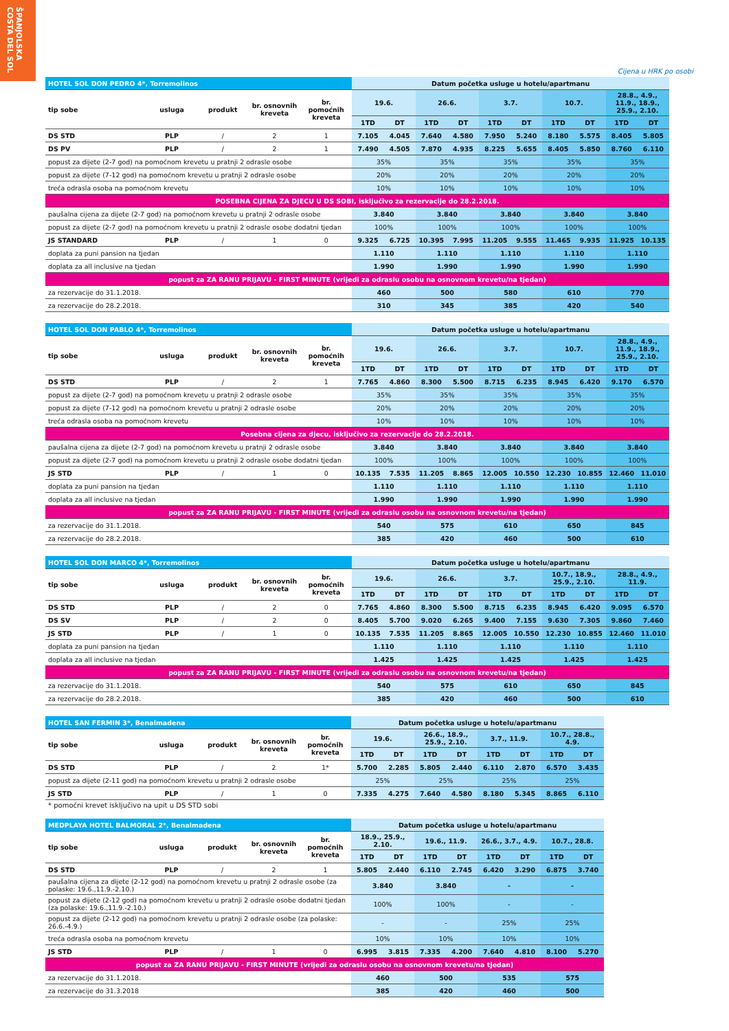ŠPANJOLSKA
COSTA DEL SOL
Cijena u HRK po osobi
| HOTEL SOL DON PEDRO 4*, Torremolinos | | | | | Datum početka usluge u hotelu/apartmanu | | | | | | | | | |
| tip sobe | usluga | produkt | br. osnovnih kreveta | br. pomoćnih kreveta | 19.6. | | 26.6. | | 3.7. | | 10.7. | | 28.8., 4.9., 11.9., 18.9., 25.9., 2.10. | |
| | | | | | 1TD | DT | 1TD | DT | 1TD | DT | 1TD | DT | 1TD | DT |
| DS STD | PLP | / | 2 | 1 | 7.105 | 4.045 | 7.640 | 4.580 | 7.950 | 5.240 | 8.180 | 5.575 | 8.405 | 5.805 |
| DS PV | PLP | / | 2 | 1 | 7.490 | 4.505 | 7.870 | 4.935 | 8.225 | 5.655 | 8.405 | 5.850 | 8.760 | 6.110 |
| popust za dijete (2-7 god) na pomoćnom krevetu u pratnji 2 odrasle osobe | | | | | 35% | | 35% | | 35% | | 35% | | 35% | |
| popust za dijete (7-12 god) na pomoćnom krevetu u pratnji 2 odrasle osobe | | | | | 20% | | 20% | | 20% | | 20% | | 20% | |
| treća odrasla osoba na pomoćnom krevetu | | | | | 10% | | 10% | | 10% | | 10% | | 10% | |
| POSEBNA CIJENA ZA DJECU U DS SOBI, isključivo za rezervacije do 28.2.2018. | | | | | | | | | | | | | | |
| paušalna cijena za dijete (2-7 god) na pomoćnom krevetu u pratnji 2 odrasle osobe | | | | | 3.840 | | 3.840 | | 3.840 | | 3.840 | | 3.840 | |
| popust za dijete (2-7 god) na pomoćnom krevetu u pratnji 2 odrasle osobe dodatni tjedan | | | | | 100% | | 100% | | 100% | | 100% | | 100% | |
| JS STANDARD | PLP | / | 1 | 0 | 9.325 | 6.725 | 10.395 | 7.995 | 11.205 | 9.555 | 11.465 | 9.935 | 11.925 | 10.135 |
| doplata za puni pansion na tjedan | | | | | 1.110 | | 1.110 | | 1.110 | | 1.110 | | 1.110 | |
| doplata za all inclusive na tjedan | | | | | 1.990 | | 1.990 | | 1.990 | | 1.990 | | 1.990 | |
| popust za ZA RANU PRIJAVU - FIRST MINUTE (vrijedi za odraslu osobu na osnovnom krevetu/na tjedan) | | | | | | | | | | | | | | |
| za rezervacije do 31.1.2018. | | | | | 460 | | 500 | | 580 | | 610 | | 770 | |
| za rezervacije do 28.2.2018. | | | | | 310 | | 345 | | 385 | | 420 | | 540 | |
| HOTEL SOL DON PABLO 4*, Torremolinos | | | | | Datum početka usluge u hotelu/apartmanu | | | | | | | | | |
| tip sobe | usluga | produkt | br. osnovnih kreveta | br. pomoćnih kreveta | 19.6. | | 26.6. | | 3.7. | | 10.7. | | 28.8., 4.9., 11.9., 18.9., 25.9., 2.10. | |
| | | | | | 1TD | DT | 1TD | DT | 1TD | DT | 1TD | DT | 1TD | DT |
| DS STD | PLP | / | 2 | 1 | 7.765 | 4.860 | 8.300 | 5.500 | 8.715 | 6.235 | 8.945 | 6.420 | 9.170 | 6.570 |
| popust za dijete (2-7 god) na pomoćnom krevetu u pratnji 2 odrasle osobe | | | | | 35% | | 35% | | 35% | | 35% | | 35% | |
| popust za dijete (7-12 god) na pomoćnom krevetu u pratnji 2 odrasle osobe | | | | | 20% | | 20% | | 20% | | 20% | | 20% | |
| treća odrasla osoba na pomoćnom krevetu | | | | | 10% | | 10% | | 10% | | 10% | | 10% | |
| Posebna cijena za djecu, isključivo za rezervacije do 28.2.2018. | | | | | | | | | | | | | | |
| paušalna cijena za dijete (2-7 god) na pomoćnom krevetu u pratnji 2 odrasle osobe | | | | | 3.840 | | 3.840 | | 3.840 | | 3.840 | | 3.840 | |
| popust za dijete (2-7 god) na pomoćnom krevetu u pratnji 2 odrasle osobe dodatni tjedan | | | | | 100% | | 100% | | 100% | | 100% | | 100% | |
| JS STD | PLP | / | 1 | 0 | 10.135 | 7.535 | 11.205 | 8.865 | 12.005 | 10.550 | 12.230 | 10.855 | 12.460 | 11.010 |
| doplata za puni pansion na tjedan | | | | | 1.110 | | 1.110 | | 1.110 | | 1.110 | | 1.110 | |
| doplata za all inclusive na tjedan | | | | | 1.990 | | 1.990 | | 1.990 | | 1.990 | | 1.990 | |
| popust za ZA RANU PRIJAVU - FIRST MINUTE (vrijedi za odraslu osobu na osnovnom krevetu/na tjedan) | | | | | | | | | | | | | | |
| za rezervacije do 31.1.2018. | | | | | 540 | | 575 | | 610 | | 650 | | 845 | |
| za rezervacije do 28.2.2018. | | | | | 385 | | 420 | | 460 | | 500 | | 610 | |
| HOTEL SOL DON MARCO 4*, Torremolinos | | | | | Datum početka usluge u hotelu/apartmanu | | | | | | | | | |
| tip sobe | usluga | produkt | br. osnovnih kreveta | br. pomoćnih kreveta | 19.6. | | 26.6. | | 3.7. | | 10.7., 18.9., 25.9., 2.10. | | 28.8., 4.9., 11.9. | |
| | | | | | 1TD | DT | 1TD | DT | 1TD | DT | 1TD | DT | 1TD | DT |
| DS STD | PLP | / | 2 | 0 | 7.765 | 4.860 | 8.300 | 5.500 | 8.715 | 6.235 | 8.945 | 6.420 | 9.095 | 6.570 |
| DS SV | PLP | / | 2 | 0 | 8.405 | 5.700 | 9.020 | 6.265 | 9.400 | 7.155 | 9.630 | 7.305 | 9.860 | 7.460 |
| JS STD | PLP | / | 1 | 0 | 10.135 | 7.535 | 11.205 | 8.865 | 12.005 | 10.550 | 12.230 | 10.855 | 12.460 | 11.010 |
| doplata za puni pansion na tjedan | | | | | 1.110 | | 1.110 | | 1.110 | | 1.110 | | 1.110 | |
| doplata za all inclusive na tjedan | | | | | 1.425 | | 1.425 | | 1.425 | | 1.425 | | 1.425 | |
| popust za ZA RANU PRIJAVU - FIRST MINUTE (vrijedi za odraslu osobu na osnovnom krevetu/na tjedan) | | | | | | | | | | | | | | |
| za rezervacije do 31.1.2018. | | | | | 540 | | 575 | | 610 | | 650 | | 845 | |
| za rezervacije do 28.2.2018. | | | | | 385 | | 420 | | 460 | | 500 | | 610 | |
| HOTEL SAN FERMIN 3*, Benalmadena | | | | | Datum početka usluge u hotelu/apartmanu | | | | | | | |
| tip sobe | usluga | produkt | br. osnovnih kreveta | br. pomoćnih kreveta | 19.6. | | 26.6., 18.9., 25.9., 2.10. | | 3.7., 11.9. | | 10.7., 28.8., 4.9. | |
| | | | | | 1TD | DT | 1TD | DT | 1TD | DT | 1TD | DT |
| DS STD | PLP | / | 2 | 1* | 5.700 | 2.285 | 5.805 | 2.440 | 6.110 | 2.870 | 6.570 | 3.435 |
| popust za dijete (2-11 god) na pomoćnom krevetu u pratnji 2 odrasle osobe | | | | | 25% | | 25% | | 25% | | 25% | |
| JS STD | PLP | / | 1 | 0 | 7.335 | 4.275 | 7.640 | 4.580 | 8.180 | 5.345 | 8.865 | 6.110 |
* pomoćni krevet isključivo na upit u DS STD sobi
| MEDPLAYA HOTEL BALMORAL 2*, Benalmadena | | | | | Datum početka usluge u hotelu/apartmanu | | | | | | | |
| tip sobe | usluga | produkt | br. osnovnih kreveta | br. pomoćnih kreveta | 18.9., 25.9., 2.10. | | 19.6., 11.9. | | 26.6., 3.7., 4.9. | | 10.7., 28.8. | |
| | | | | | 1TD | DT | 1TD | DT | 1TD | DT | 1TD | DT |
| DS STD | PLP | / | 2 | 1 | 5.805 | 2.440 | 6.110 | 2.745 | 6.420 | 3.290 | 6.875 | 3.740 |
| paušalna cijena za dijete (2-12 god) na pomoćnom krevetu u pratnji 2 odrasle osobe (za polaske: 19.6.,11.9.-2.10.) | | | | | 3.840 | | 3.840 | | - | | - | |
| popust za dijete (2-12 god) na pomoćnom krevetu u pratnji 2 odrasle osobe dodatni tjedan (za polaske: 19.6.,11.9.-2.10.) | | | | | 100% | | 100% | | - | | - | |
| popust za dijete (2-12 god) na pomoćnom krevetu u pratnji 2 odrasle osobe (za polaske: 26.6.-4.9.) | | | | | - | | - | | 25% | | 25% | |
| treća odrasla osoba na pomoćnom krevetu | | | | | 10% | | 10% | | 10% | | 10% | |
| JS STD | PLP | / | 1 | 0 | 6.995 | 3.815 | 7.335 | 4.200 | 7.640 | 4.810 | 8.100 | 5.270 |
| popust za ZA RANU PRIJAVU - FIRST MINUTE (vrijedi za odraslu osobu na osnovnom krevetu/na tjedan) | | | | | | | | | | | | |
| za rezervacije do 31.1.2018. | | | | | 460 | | 500 | | 535 | | 575 | |
| za rezervacije do 31.3.2018 | | | | | 385 | | 420 | | 460 | | 500 | |